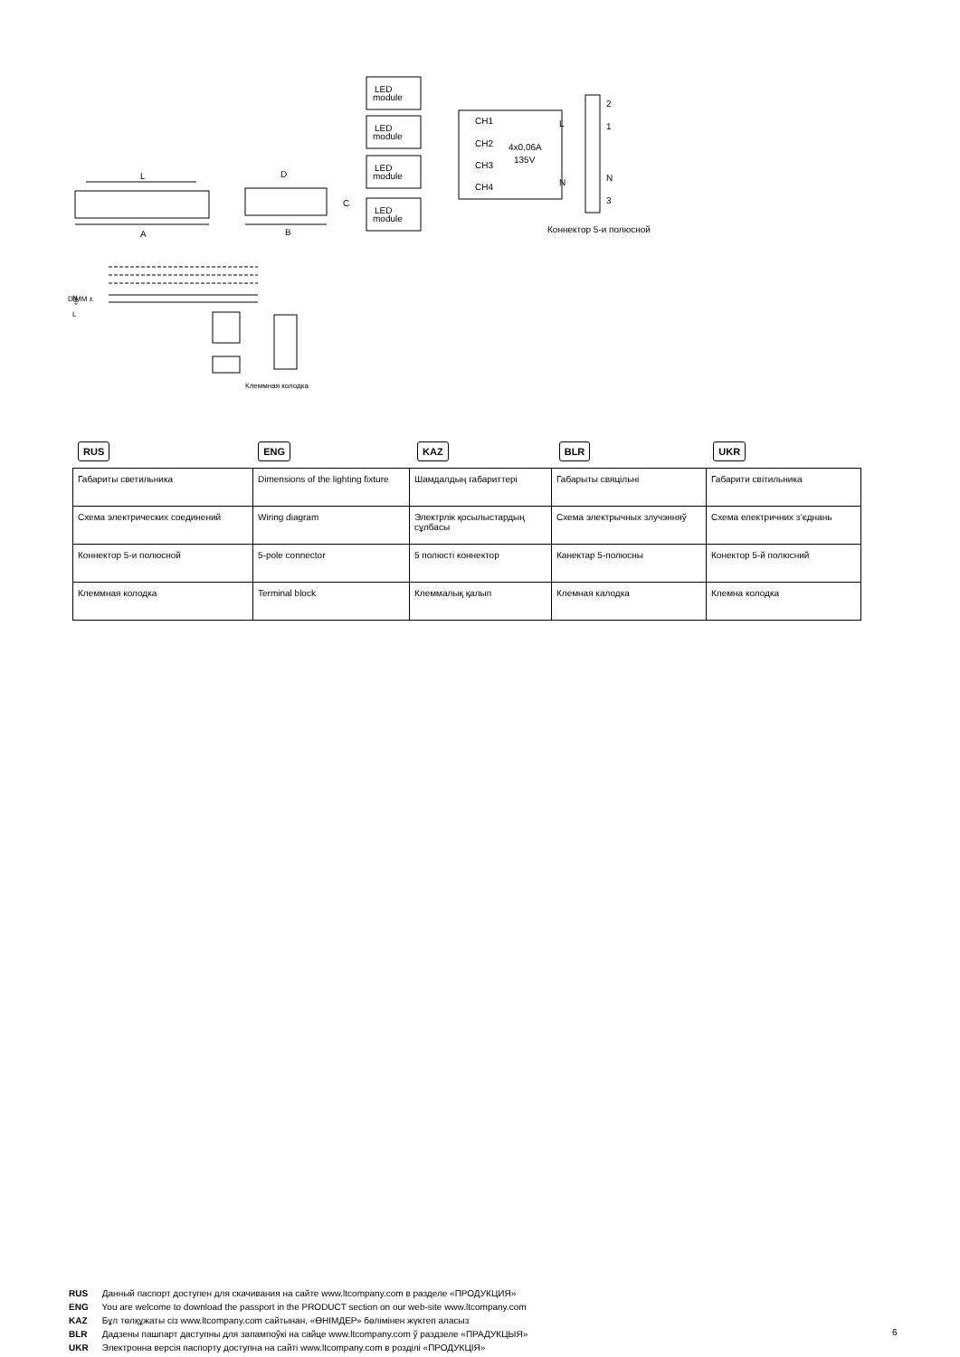L
A
D
B
C
LED
module
LED
module
LED
module
LED
module
CH1
CH2
CH3
CH4
4x0,06A
135V
L
N
2
1
N
3
Коннектор 5-и полюсной
N
L
⏚
DIMM ±
Клеммная колодка
RUS ENG KAZ BLR UKR
| Габариты светильника | Dimensions of the lighting fixture | Шамдалдың габариттері | Габарыты свяцільні | Габарити світильника |
| Схема электрических соединений | Wiring diagram | Электрлік қосылыстардың сұлбасы | Схема электрычных злучэнняў | Схема електричних з’єднань |
| Коннектор 5-и полюсной | 5-pole connector | 5 полюсті коннектор | Канектар 5-полюсны | Конектор 5-й полюсний |
| Клеммная колодка | Terminal block | Клеммалық қалып | Клемная калодка | Клемна колодка |
RUS Данный паспорт доступен для скачивания на сайте www.ltcompany.com в разделе «ПРОДУКЦИЯ»
ENG You are welcome to download the passport in the PRODUCT section on our web-site www.ltcompany.com
KAZ Бұл төлқұжаты сіз www.ltcompany.com сайтынан, «ӨНІМДЕР» бөлімінен жүктеп аласыз
BLR Дадзены пашпарт даступны для запампоўкі на сайце www.ltcompany.com ў раздзеле «ПРАДУКЦЫЯ»
UKR Электронна версія паспорту доступна на сайті www.ltcompany.com в розділі «ПРОДУКЦІЯ»
6